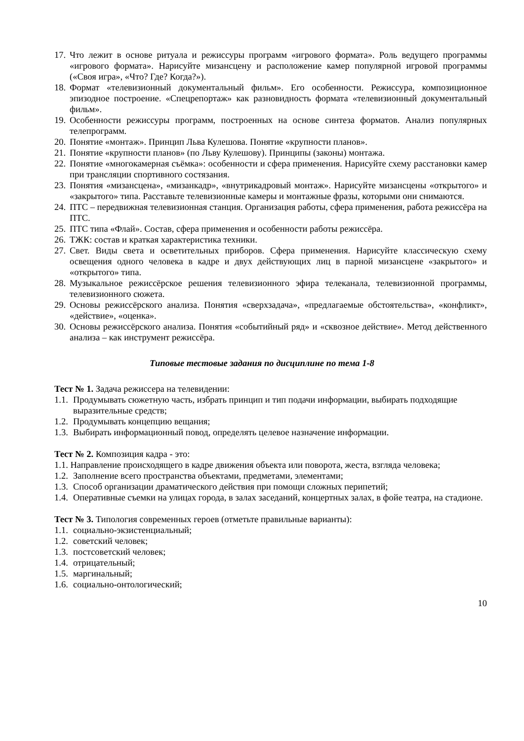17. Что лежит в основе ритуала и режиссуры программ «игрового формата». Роль ведущего программы «игрового формата». Нарисуйте мизансцену и расположение камер популярной игровой программы («Своя игра», «Что? Где? Когда?»).
18. Формат «телевизионный документальный фильм». Его особенности. Режиссура, композиционное эпизодное построение. «Спецрепортаж» как разновидность формата «телевизионный документальный фильм».
19. Особенности режиссуры программ, построенных на основе синтеза форматов. Анализ популярных телепрограмм.
20. Понятие «монтаж». Принцип Льва Кулешова. Понятие «крупности планов».
21. Понятие «крупности планов» (по Льву Кулешову). Принципы (законы) монтажа.
22. Понятие «многокамерная съёмка»: особенности и сфера применения. Нарисуйте схему расстановки камер при трансляции спортивного состязания.
23. Понятия «мизансцена», «мизанкадр», «внутрикадровый монтаж». Нарисуйте мизансцены «открытого» и «закрытого» типа. Расставьте телевизионные камеры и монтажные фразы, которыми они снимаются.
24. ПТС – передвижная телевизионная станция. Организация работы, сфера применения, работа режиссёра на ПТС.
25. ПТС типа «Флай». Состав, сфера применения и особенности работы режиссёра.
26. ТЖК: состав и краткая характеристика техники.
27. Свет. Виды света и осветительных приборов. Сфера применения. Нарисуйте классическую схему освещения одного человека в кадре и двух действующих лиц в парной мизансцене «закрытого» и «открытого» типа.
28. Музыкальное режиссёрское решения телевизионного эфира телеканала, телевизионной программы, телевизионного сюжета.
29. Основы режиссёрского анализа. Понятия «сверхзадача», «предлагаемые обстоятельства», «конфликт», «действие», «оценка».
30. Основы режиссёрского анализа. Понятия «событийный ряд» и «сквозное действие». Метод действенного анализа – как инструмент режиссёра.
Типовые тестовые задания по дисциплине по тема 1-8
Тест № 1. Задача режиссера на телевидении:
1.1. Продумывать сюжетную часть, избрать принцип и тип подачи информации, выбирать подходящие выразительные средств;
1.2. Продумывать концепцию вещания;
1.3. Выбирать информационный повод, определять целевое назначение информации.
Тест № 2. Композиция кадра - это:
1.1. Направление происходящего в кадре движения объекта или поворота, жеста, взгляда человека;
1.2. Заполнение всего пространства объектами, предметами, элементами;
1.3. Способ организации драматического действия при помощи сложных перипетий;
1.4. Оперативные съемки на улицах города, в залах заседаний, концертных залах, в фойе театра, на стадионе.
Тест № 3. Типология современных героев (отметьте правильные варианты):
1.1. социально-экзистенциальный;
1.2. советский человек;
1.3. постсоветский человек;
1.4. отрицательный;
1.5. маргинальный;
1.6. социально-онтологический;
10